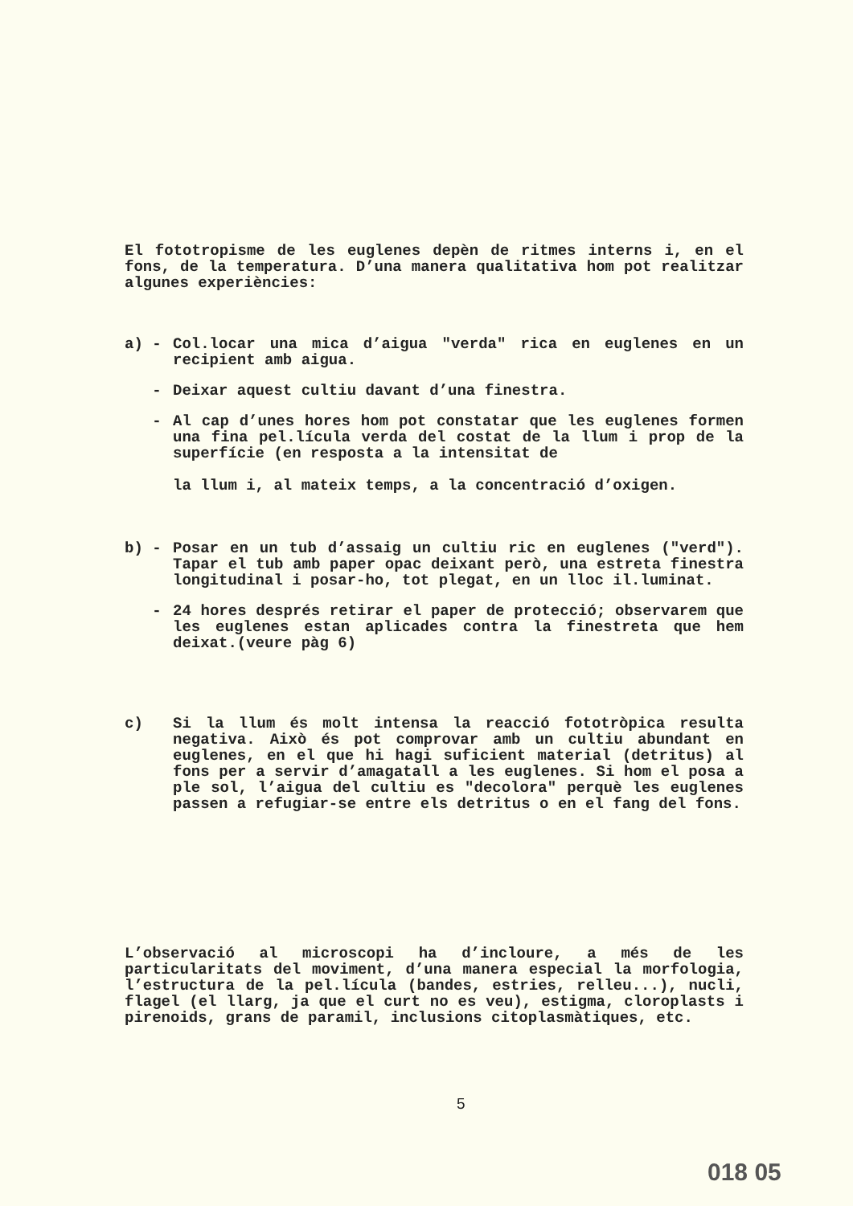El fototropisme de les euglenes depèn de ritmes interns i, en el fons, de la temperatura. D’una manera qualitativa hom pot realitzar algunes experiències:
a) - Col.locar una mica d’aigua "verda" rica en euglenes en un recipient amb aigua.
- Deixar aquest cultiu davant d’una finestra.
- Al cap d’unes hores hom pot constatar que les euglenes formen una fina pel.lícula verda del costat de la llum i prop de la superfície (en resposta a la intensitat de
la llum i, al mateix temps, a la concentració d’oxigen.
b) - Posar en un tub d’assaig un cultiu ric en euglenes ("verd"). Tapar el tub amb paper opac deixant però, una estreta finestra longitudinal i posar-ho, tot plegat, en un lloc il.luminat.
- 24 hores després retirar el paper de protecció; observarem que les euglenes estan aplicades contra la finestreta que hem deixat.(veure pàg 6)
c) Si la llum és molt intensa la reacció fototròpica resulta negativa. Això és pot comprovar amb un cultiu abundant en euglenes, en el que hi hagi suficient material (detritus) al fons per a servir d’amagatall a les euglenes. Si hom el posa a ple sol, l’aigua del cultiu es "decolora" perquè les euglenes passen a refugiar-se entre els detritus o en el fang del fons.
L’observació al microscopi ha d’incloure, a més de les particularitats del moviment, d’una manera especial la morfologia, l’estructura de la pel.lícula (bandes, estries, relleu...), nucli, flagel (el llarg, ja que el curt no es veu), estigma, cloroplasts i pirenoids, grans de paramil, inclusions citoplasmàtiques, etc.
5
018 05